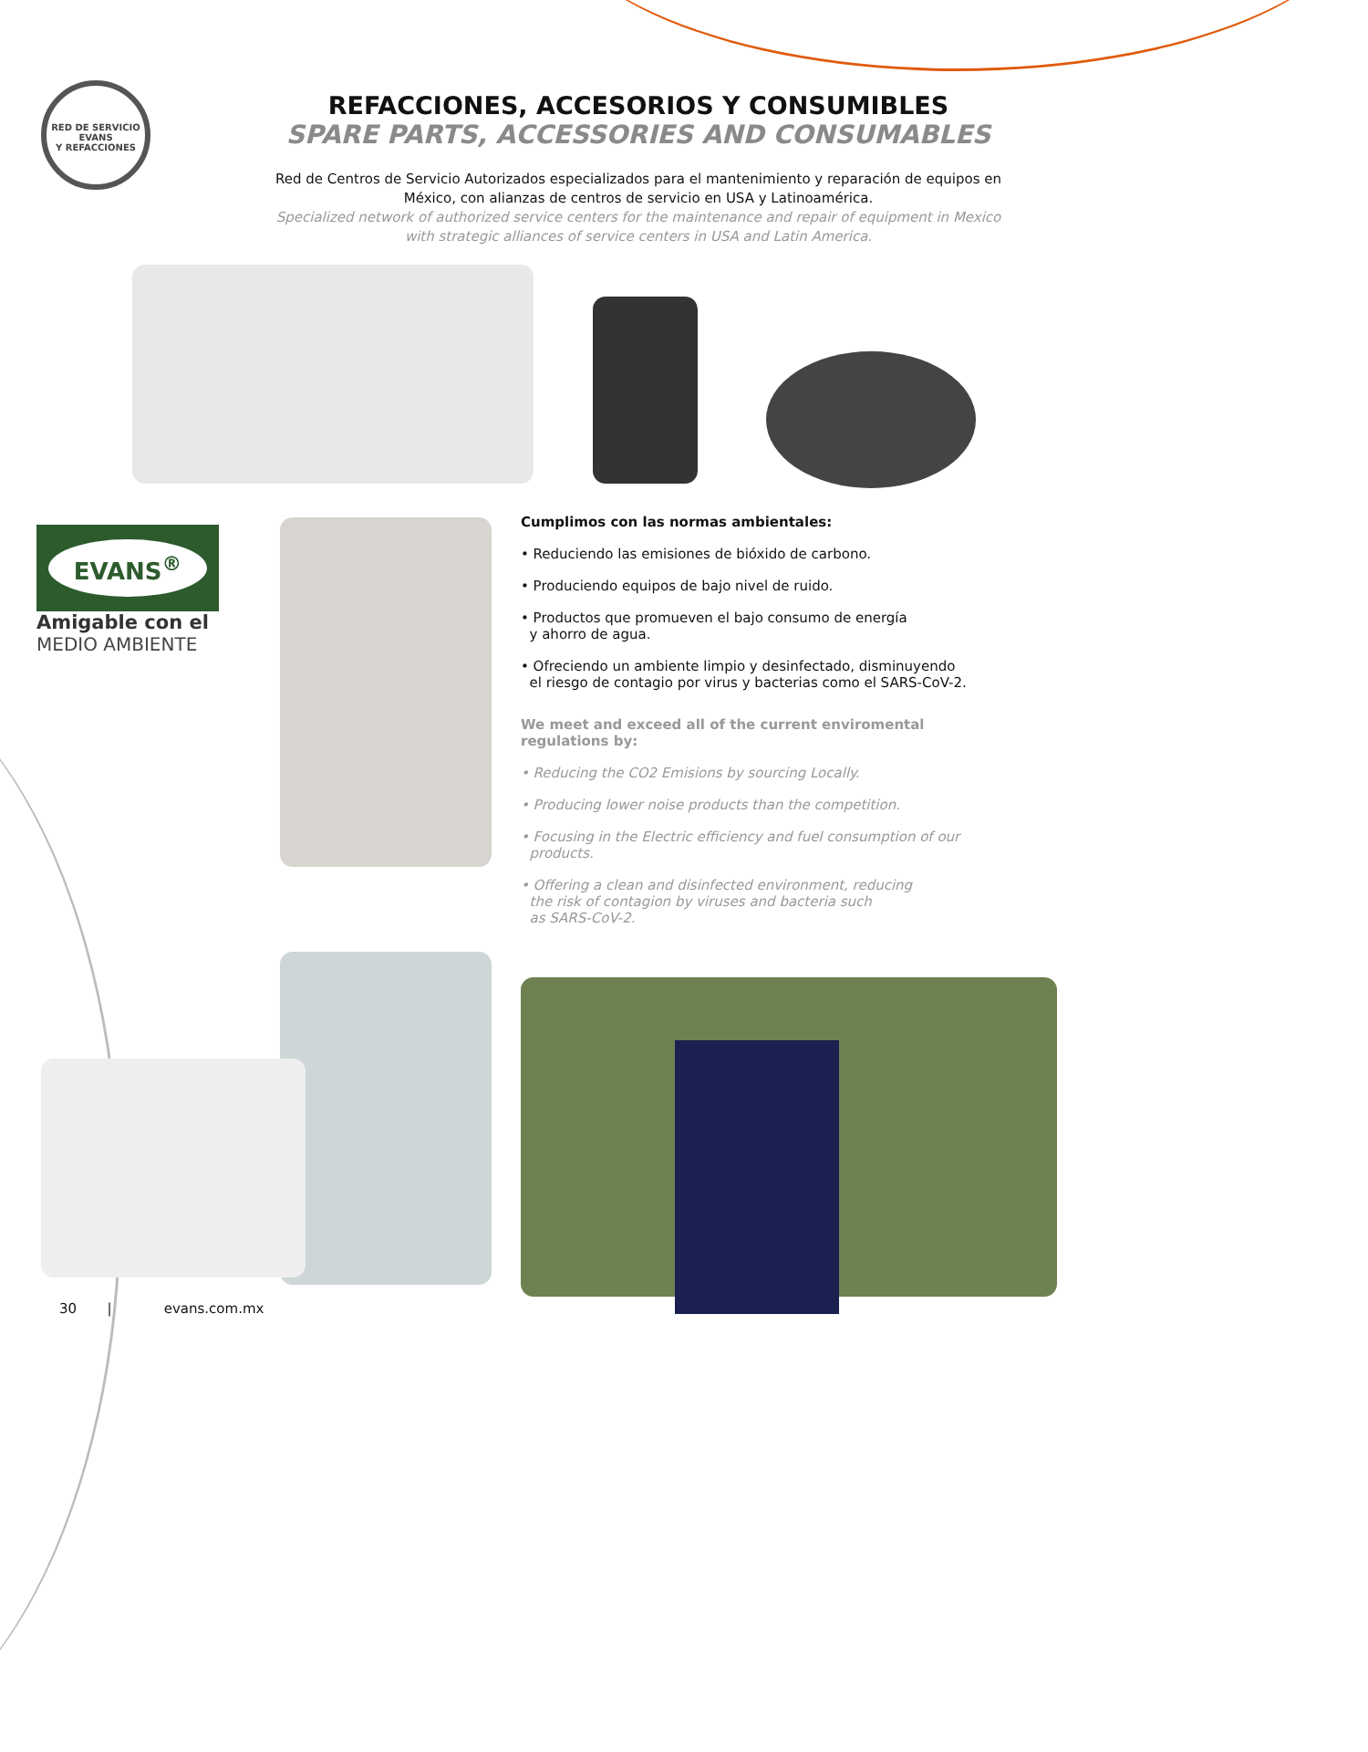RED DE SERVICIO
EVANS
Y REFACCIONES
REFACCIONES, ACCESORIOS Y CONSUMIBLES
SPARE PARTS, ACCESSORIES AND CONSUMABLES
Red de Centros de Servicio Autorizados especializados para el mantenimiento y reparación de equipos en México, con alianzas de centros de servicio en USA y Latinoamérica.
Specialized network of authorized service centers for the maintenance and repair of equipment in Mexico with strategic alliances of service centers in USA and Latin America.
EVANS<sup>®</sup>
Amigable con el
MEDIO AMBIENTE
Cumplimos con las normas ambientales:
• Reduciendo las emisiones de bióxido de carbono.
• Produciendo equipos de bajo nivel de ruido.
• Productos que promueven el bajo consumo de energía
y ahorro de agua.
• Ofreciendo un ambiente limpio y desinfectado, disminuyendo
el riesgo de contagio por virus y bacterias como el SARS-CoV-2.
We meet and exceed all of the current enviromental regulations by:
• Reducing the CO2 Emisions by sourcing Locally.
• Producing lower noise products than the competition.
• Focusing in the Electric efficiency and fuel consumption of our
products.
• Offering a clean and disinfected environment, reducing
the risk of contagion by viruses and bacteria such
as SARS-CoV-2.
30 | evans.com.mx